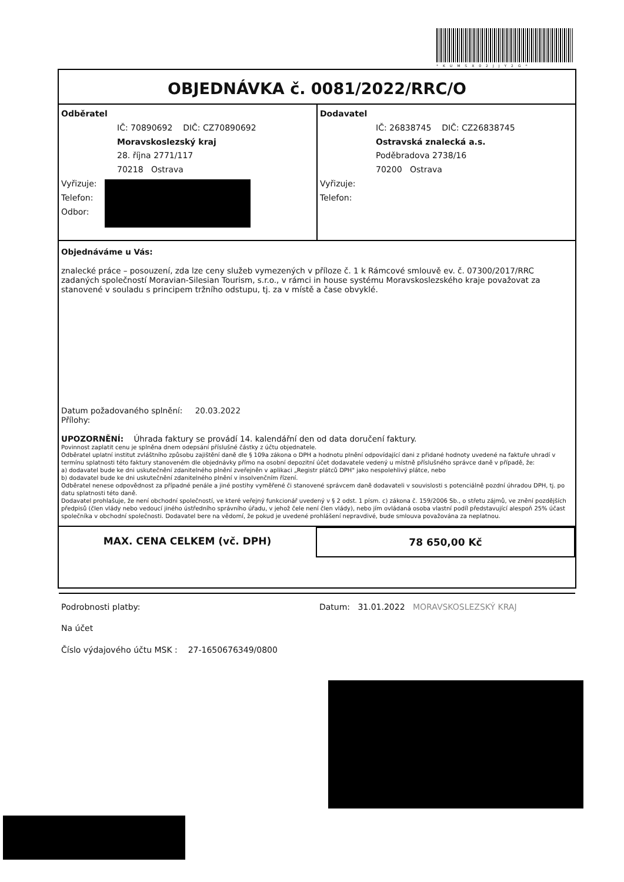*KUMSX02JJY2G*
OBJEDNÁVKA č. 0081/2022/RRC/O
Odběratel
IČ: 70890692 DIČ: CZ70890692
Moravskoslezský kraj
28. října 2771/117
70218 Ostrava
Vyřizuje:
Telefon:
Odbor:
Dodavatel
IČ: 26838745 DIČ: CZ26838745
Ostravská znalecká a.s.
Poděbradova 2738/16
70200 Ostrava
Vyřizuje:
Telefon:
Objednáváme u Vás:
znalecké práce – posouzení, zda lze ceny služeb vymezených v příloze č. 1 k Rámcové smlouvě ev. č. 07300/2017/RRC zadaných společností Moravian-Silesian Tourism, s.r.o., v rámci in house systému Moravskoslezského kraje považovat za stanovené v souladu s principem tržního odstupu, tj. za v místě a čase obvyklé.
Datum požadovaného splnění: 20.03.2022
Přílohy:
UPOZORNĚNÍ: Úhrada faktury se provádí 14. kalendářní den od data doručení faktury.
Povinnost zaplatit cenu je splněna dnem odepsání příslušné částky z účtu objednatele.
Odběratel uplatní institut zvláštního způsobu zajištění daně dle § 109a zákona o DPH a hodnotu plnění odpovídající dani z přidané hodnoty uvedené na faktuře uhradí v termínu splatnosti této faktury stanoveném dle objednávky přímo na osobní depozitní účet dodavatele vedený u místně příslušného správce daně v případě, že:
a) dodavatel bude ke dni uskutečnění zdanitelného plnění zveřejněn v aplikaci „Registr plátců DPH" jako nespolehlivý plátce, nebo
b) dodavatel bude ke dni uskutečnění zdanitelného plnění v insolvenčním řízení.
Odběratel nenese odpovědnost za případné penále a jiné postihy vyměřené či stanovené správcem daně dodavateli v souvislosti s potenciálně pozdní úhradou DPH, tj. po datu splatnosti této daně.
Dodavatel prohlašuje, že není obchodní společností, ve které veřejný funkcionář uvedený v § 2 odst. 1 písm. c) zákona č. 159/2006 Sb., o střetu zájmů, ve znění pozdějších předpisů (člen vlády nebo vedoucí jiného ústředního správního úřadu, v jehož čele není člen vlády), nebo jím ovládaná osoba vlastní podíl představující alespoň 25% účast společníka v obchodní společnosti. Dodavatel bere na vědomí, že pokud je uvedené prohlášení nepravdivé, bude smlouva považována za neplatnou.
MAX. CENA CELKEM (vč. DPH) 78 650,00 Kč
Podrobnosti platby:
Na účet
Číslo výdajového účtu MSK : 27-1650676349/0800
Datum: 31.01.2022 MORAVSKOSLEZSKÝ KRAJ